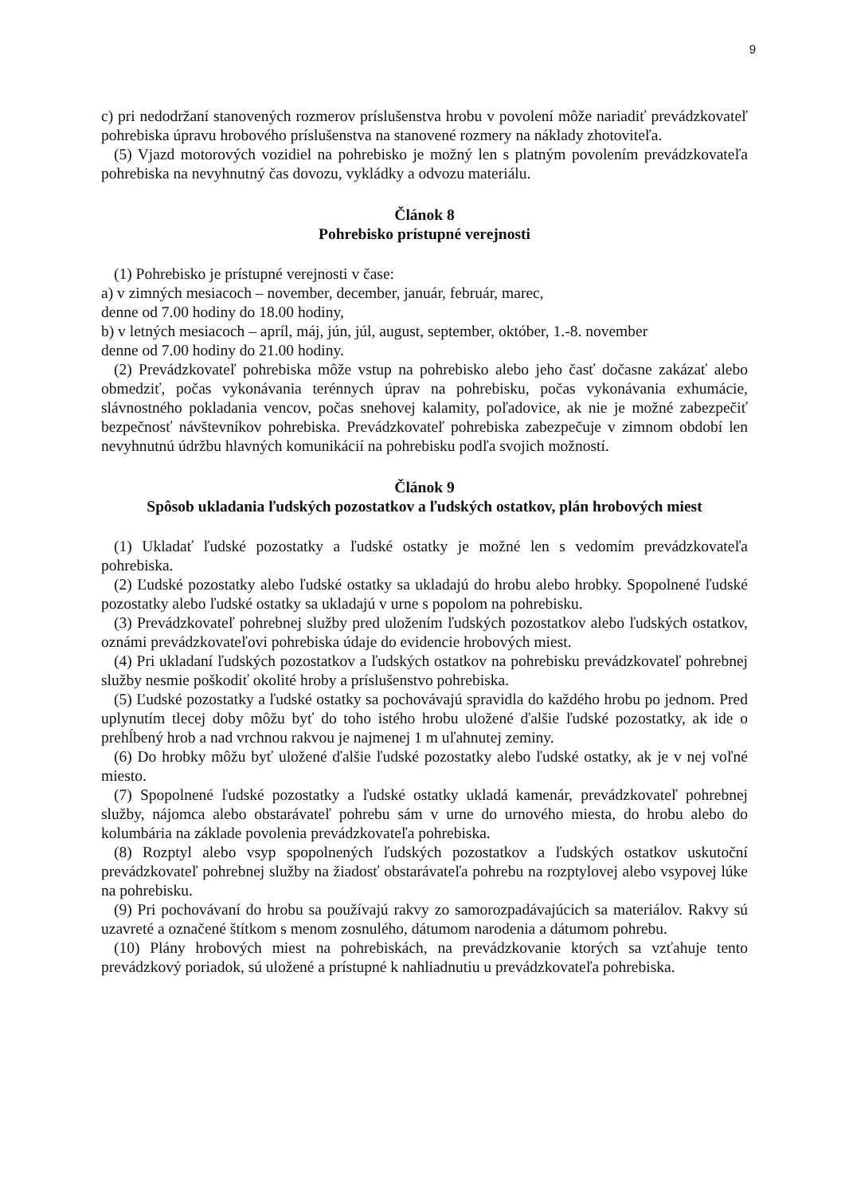9
c) pri nedodržaní stanovených rozmerov príslušenstva hrobu v povolení môže nariadiť prevádzkovateľ pohrebiska úpravu hrobového príslušenstva na stanovené rozmery na náklady zhotoviteľa.
(5) Vjazd motorových vozidiel na pohrebisko je možný len s platným povolením prevádzkovateľa pohrebiska na nevyhnutný čas dovozu, vykládky a odvozu materiálu.
Článok 8
Pohrebisko prístupné verejnosti
(1) Pohrebisko je prístupné verejnosti v čase:
a) v zimných mesiacoch – november, december, január, február, marec,
denne od 7.00 hodiny do 18.00 hodiny,
b) v letných mesiacoch – apríl, máj, jún, júl, august, september, október, 1.-8. november
denne od 7.00 hodiny do 21.00 hodiny.
(2) Prevádzkovateľ pohrebiska môže vstup na pohrebisko alebo jeho časť dočasne zakázať alebo obmedziť, počas vykonávania terénnych úprav na pohrebisku, počas vykonávania exhumácie, slávnostného pokladania vencov, počas snehovej kalamity, poľadovice, ak nie je možné zabezpečiť bezpečnosť návštevníkov pohrebiska. Prevádzkovateľ pohrebiska zabezpečuje v zimnom období len nevyhnutnú údržbu hlavných komunikácií na pohrebisku podľa svojich možností.
Článok 9
Spôsob ukladania ľudských pozostatkov a ľudských ostatkov, plán hrobových miest
(1) Ukladať ľudské pozostatky a ľudské ostatky je možné len s vedomím prevádzkovateľa pohrebiska.
(2) Ľudské pozostatky alebo ľudské ostatky sa ukladajú do hrobu alebo hrobky. Spopolnené ľudské pozostatky alebo ľudské ostatky sa ukladajú v urne s popolom na pohrebisku.
(3) Prevádzkovateľ pohrebnej služby pred uložením ľudských pozostatkov alebo ľudských ostatkov, oznámi prevádzkovateľovi pohrebiska údaje do evidencie hrobových miest.
(4) Pri ukladaní ľudských pozostatkov a ľudských ostatkov na pohrebisku prevádzkovateľ pohrebnej služby nesmie poškodiť okolité hroby a príslušenstvo pohrebiska.
(5) Ľudské pozostatky a ľudské ostatky sa pochovávajú spravidla do každého hrobu po jednom. Pred uplynutím tlecej doby môžu byť do toho istého hrobu uložené ďalšie ľudské pozostatky, ak ide o prehĺbený hrob a nad vrchnou rakvou je najmenej 1 m uľahnutej zeminy.
(6) Do hrobky môžu byť uložené ďalšie ľudské pozostatky alebo ľudské ostatky, ak je v nej voľné miesto.
(7) Spopolnené ľudské pozostatky a ľudské ostatky ukladá kamenár, prevádzkovateľ pohrebnej služby, nájomca alebo obstarávateľ pohrebu sám v urne do urnového miesta, do hrobu alebo do kolumbária na základe povolenia prevádzkovateľa pohrebiska.
(8) Rozptyl alebo vsyp spopolnených ľudských pozostatkov a ľudských ostatkov uskutoční prevádzkovateľ pohrebnej služby na žiadosť obstarávateľa pohrebu na rozptylovej alebo vsypovej lúke na pohrebisku.
(9) Pri pochovávaní do hrobu sa používajú rakvy zo samorozpadávajúcich sa materiálov. Rakvy sú uzavreté a označené štítkom s menom zosnulého, dátumom narodenia a dátumom pohrebu.
(10) Plány hrobových miest na pohrebiskách, na prevádzkovanie ktorých sa vzťahuje tento prevádzkový poriadok, sú uložené a prístupné k nahliadnutiu u prevádzkovateľa pohrebiska.